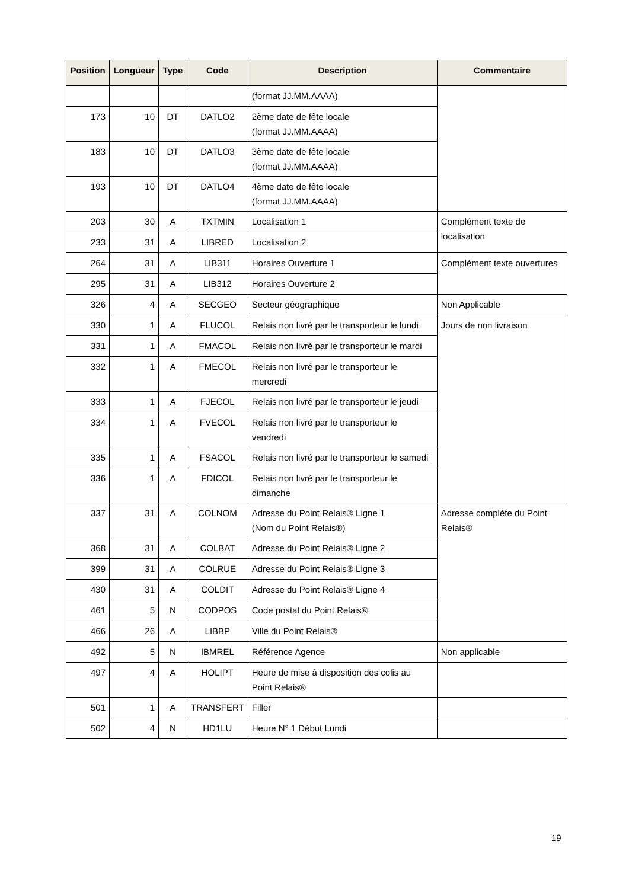| Position | Longueur | Type | Code | Description | Commentaire |
| --- | --- | --- | --- | --- | --- |
| | | | | (format JJ.MM.AAAA) | |
| 173 | 10 | DT | DATLO2 | 2ème date de fête locale (format JJ.MM.AAAA) | |
| 183 | 10 | DT | DATLO3 | 3ème date de fête locale (format JJ.MM.AAAA) | |
| 193 | 10 | DT | DATLO4 | 4ème date de fête locale (format JJ.MM.AAAA) | |
| 203 | 30 | A | TXTMIN | Localisation 1 | Complément texte de localisation |
| 233 | 31 | A | LIBRED | Localisation 2 | |
| 264 | 31 | A | LIB311 | Horaires Ouverture 1 | Complément texte ouvertures |
| 295 | 31 | A | LIB312 | Horaires Ouverture 2 | |
| 326 | 4 | A | SECGEO | Secteur géographique | Non Applicable |
| 330 | 1 | A | FLUCOL | Relais non livré par le transporteur le lundi | Jours de non livraison |
| 331 | 1 | A | FMACOL | Relais non livré par le transporteur le mardi | |
| 332 | 1 | A | FMECOL | Relais non livré par le transporteur le mercredi | |
| 333 | 1 | A | FJECOL | Relais non livré par le transporteur le jeudi | |
| 334 | 1 | A | FVECOL | Relais non livré par le transporteur le vendredi | |
| 335 | 1 | A | FSACOL | Relais non livré par le transporteur le samedi | |
| 336 | 1 | A | FDICOL | Relais non livré par le transporteur le dimanche | |
| 337 | 31 | A | COLNOM | Adresse du Point Relais® Ligne 1 (Nom du Point Relais®) | Adresse complète du Point Relais® |
| 368 | 31 | A | COLBAT | Adresse du Point Relais® Ligne 2 | |
| 399 | 31 | A | COLRUE | Adresse du Point Relais® Ligne 3 | |
| 430 | 31 | A | COLDIT | Adresse du Point Relais® Ligne 4 | |
| 461 | 5 | N | CODPOS | Code postal du Point Relais® | |
| 466 | 26 | A | LIBBP | Ville du Point Relais® | |
| 492 | 5 | N | IBMREL | Référence Agence | Non applicable |
| 497 | 4 | A | HOLIPT | Heure de mise à disposition des colis au Point Relais® | |
| 501 | 1 | A | TRANSFERT | Filler | |
| 502 | 4 | N | HD1LU | Heure N° 1 Début Lundi | |
19